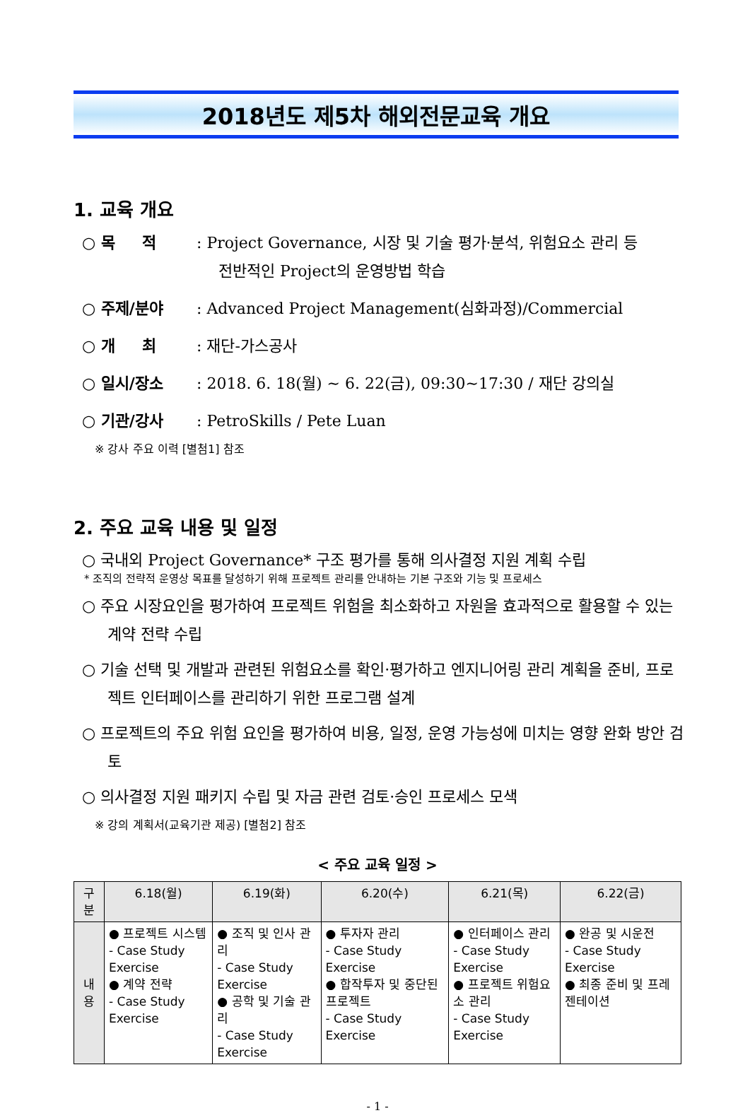2018년도 제5차 해외전문교육 개요
1. 교육 개요
○ 목 적 : Project Governance, 시장 및 기술 평가·분석, 위험요소 관리 등
전반적인 Project의 운영방법 학습
○ 주제/분야 : Advanced Project Management(심화과정)/Commercial
○ 개 최 : 재단-가스공사
○ 일시/장소 : 2018. 6. 18(월) ~ 6. 22(금), 09:30~17:30 / 재단 강의실
○ 기관/강사 : PetroSkills / Pete Luan
※ 강사 주요 이력 [별첨1] 참조
2. 주요 교육 내용 및 일정
○ 국내외 Project Governance* 구조 평가를 통해 의사결정 지원 계획 수립
* 조직의 전략적 운영상 목표를 달성하기 위해 프로젝트 관리를 안내하는 기본 구조와 기능 및 프로세스
○ 주요 시장요인을 평가하여 프로젝트 위험을 최소화하고 자원을 효과적으로 활용할 수 있는 계약 전략 수립
○ 기술 선택 및 개발과 관련된 위험요소를 확인·평가하고 엔지니어링 관리 계획을 준비, 프로젝트 인터페이스를 관리하기 위한 프로그램 설계
○ 프로젝트의 주요 위험 요인을 평가하여 비용, 일정, 운영 가능성에 미치는 영향 완화 방안 검토
○ 의사결정 지원 패키지 수립 및 자금 관련 검토·승인 프로세스 모색
※ 강의 계획서(교육기관 제공) [별첨2] 참조
< 주요 교육 일정 >
| 구분 | 6.18(월) | 6.19(화) | 6.20(수) | 6.21(목) | 6.22(금) |
| --- | --- | --- | --- | --- | --- |
| 내 용 | ● 프로젝트 시스템 - Case Study Exercise ● 계약 전략 - Case Study Exercise | ● 조직 및 인사 관리 - Case Study Exercise ● 공학 및 기술 관리 - Case Study Exercise | ● 투자자 관리 - Case Study Exercise ● 합작투자 및 중단된 프로젝트 - Case Study Exercise | ● 인터페이스 관리 - Case Study Exercise ● 프로젝트 위험요소 관리 - Case Study Exercise | ● 완공 및 시운전 - Case Study Exercise ● 최종 준비 및 프레젠테이션 |
- 1 -